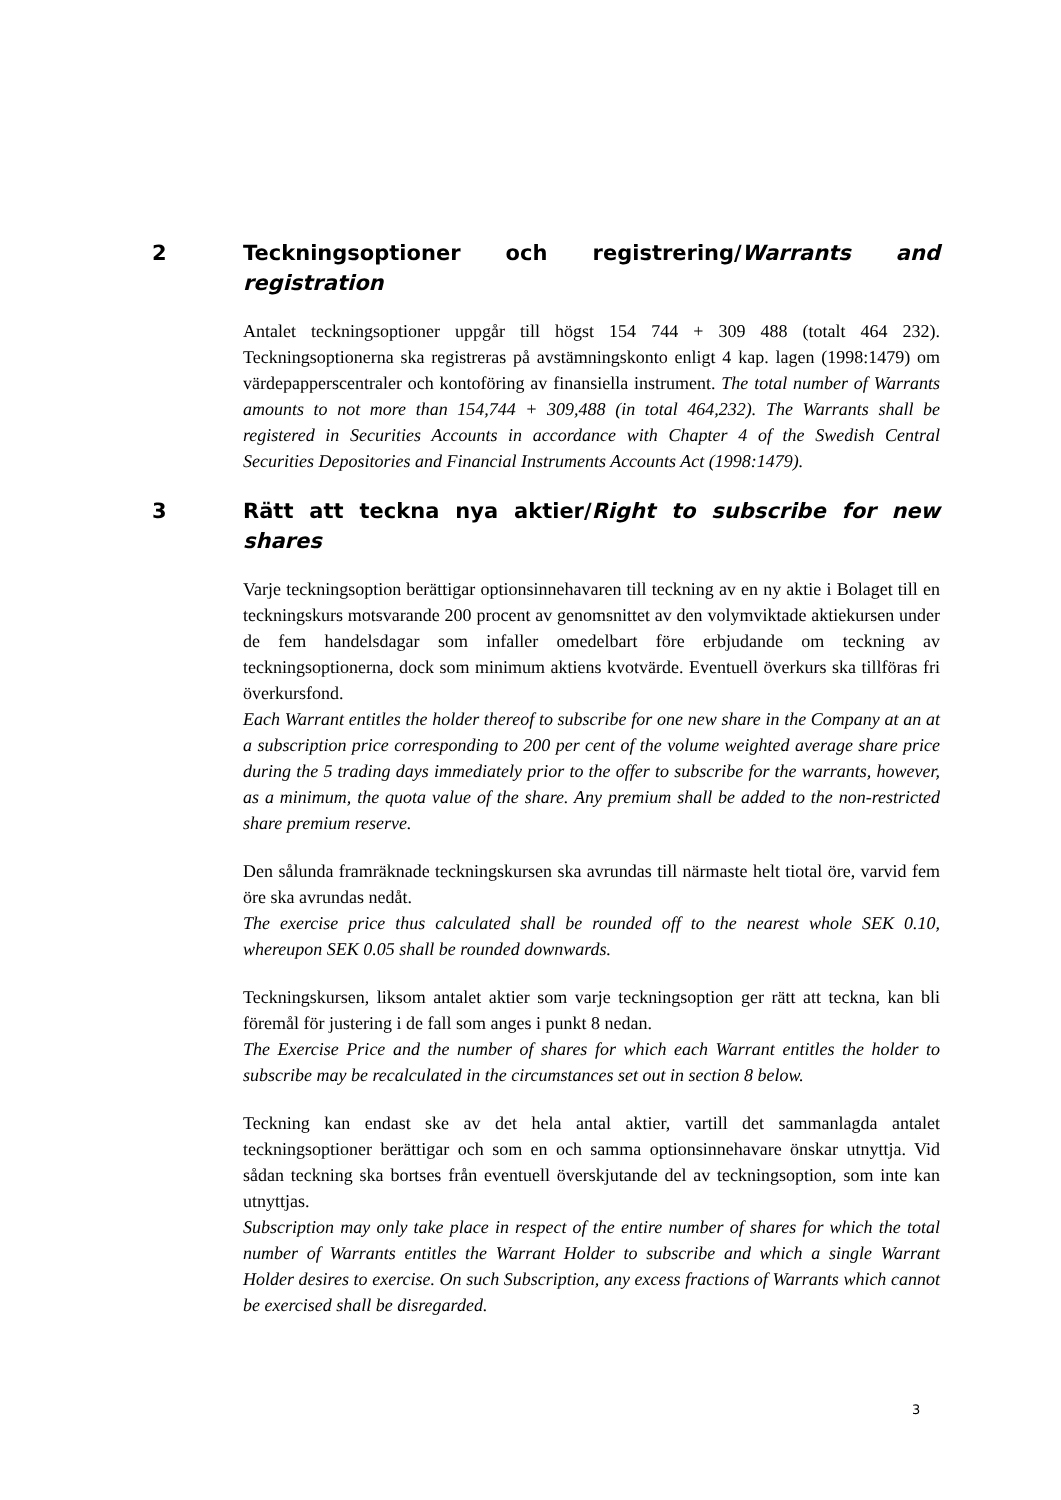2 Teckningsoptioner och registrering/Warrants and registration
Antalet teckningsoptioner uppgår till högst 154 744 + 309 488 (totalt 464 232). Teckningsoptionerna ska registreras på avstämningskonto enligt 4 kap. lagen (1998:1479) om värdepapperscentraler och kontoföring av finansiella instrument. The total number of Warrants amounts to not more than 154,744 + 309,488 (in total 464,232). The Warrants shall be registered in Securities Accounts in accordance with Chapter 4 of the Swedish Central Securities Depositories and Financial Instruments Accounts Act (1998:1479).
3 Rätt att teckna nya aktier/Right to subscribe for new shares
Varje teckningsoption berättigar optionsinnehavaren till teckning av en ny aktie i Bolaget till en teckningskurs motsvarande 200 procent av genomsnittet av den volymviktade aktiekursen under de fem handelsdagar som infaller omedelbart före erbjudande om teckning av teckningsoptionerna, dock som minimum aktiens kvotvärde. Eventuell överkurs ska tillföras fri överkursfond.
Each Warrant entitles the holder thereof to subscribe for one new share in the Company at an at a subscription price corresponding to 200 per cent of the volume weighted average share price during the 5 trading days immediately prior to the offer to subscribe for the warrants, however, as a minimum, the quota value of the share. Any premium shall be added to the non-restricted share premium reserve.
Den sålunda framräknade teckningskursen ska avrundas till närmaste helt tiotal öre, varvid fem öre ska avrundas nedåt.
The exercise price thus calculated shall be rounded off to the nearest whole SEK 0.10, whereupon SEK 0.05 shall be rounded downwards.
Teckningskursen, liksom antalet aktier som varje teckningsoption ger rätt att teckna, kan bli föremål för justering i de fall som anges i punkt 8 nedan.
The Exercise Price and the number of shares for which each Warrant entitles the holder to subscribe may be recalculated in the circumstances set out in section 8 below.
Teckning kan endast ske av det hela antal aktier, vartill det sammanlagda antalet teckningsoptioner berättigar och som en och samma optionsinnehavare önskar utnyttja. Vid sådan teckning ska bortses från eventuell överskjutande del av teckningsoption, som inte kan utnyttjas.
Subscription may only take place in respect of the entire number of shares for which the total number of Warrants entitles the Warrant Holder to subscribe and which a single Warrant Holder desires to exercise. On such Subscription, any excess fractions of Warrants which cannot be exercised shall be disregarded.
3